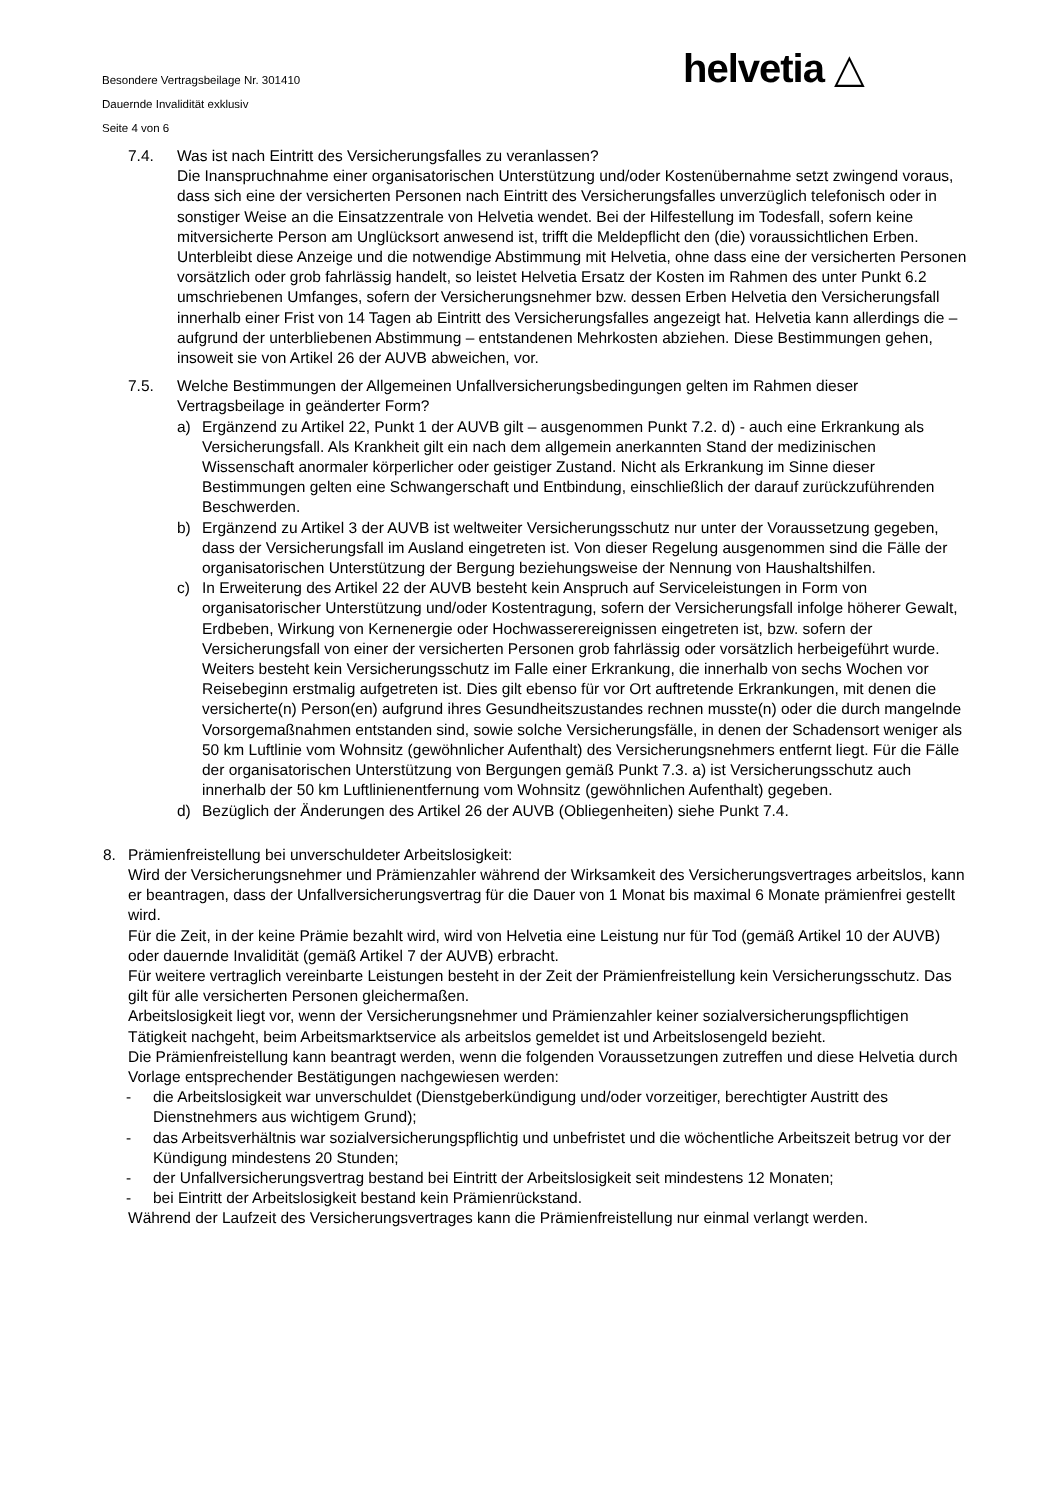Besondere Vertragsbeilage Nr. 301410
Dauernde Invalidität exklusiv
Seite 4 von 6
helvetia △
7.4. Was ist nach Eintritt des Versicherungsfalles zu veranlassen?
Die Inanspruchnahme einer organisatorischen Unterstützung und/oder Kostenübernahme setzt zwingend voraus, dass sich eine der versicherten Personen nach Eintritt des Versicherungsfalles unverzüglich telefonisch oder in sonstiger Weise an die Einsatzzentrale von Helvetia wendet. Bei der Hilfestellung im Todesfall, sofern keine mitversicherte Person am Unglücksort anwesend ist, trifft die Meldepflicht den (die) voraussichtlichen Erben. Unterbleibt diese Anzeige und die notwendige Abstimmung mit Helvetia, ohne dass eine der versicherten Personen vorsätzlich oder grob fahrlässig handelt, so leistet Helvetia Ersatz der Kosten im Rahmen des unter Punkt 6.2 umschriebenen Umfanges, sofern der Versicherungsnehmer bzw. dessen Erben Helvetia den Versicherungsfall innerhalb einer Frist von 14 Tagen ab Eintritt des Versicherungsfalles angezeigt hat. Helvetia kann allerdings die – aufgrund der unterbliebenen Abstimmung – entstandenen Mehrkosten abziehen. Diese Bestimmungen gehen, insoweit sie von Artikel 26 der AUVB abweichen, vor.
7.5. Welche Bestimmungen der Allgemeinen Unfallversicherungsbedingungen gelten im Rahmen dieser Vertragsbeilage in geänderter Form?
a) Ergänzend zu Artikel 22, Punkt 1 der AUVB gilt – ausgenommen Punkt 7.2. d) - auch eine Erkrankung als Versicherungsfall. Als Krankheit gilt ein nach dem allgemein anerkannten Stand der medizinischen Wissenschaft anormaler körperlicher oder geistiger Zustand. Nicht als Erkrankung im Sinne dieser Bestimmungen gelten eine Schwangerschaft und Entbindung, einschließlich der darauf zurückzuführenden Beschwerden.
b) Ergänzend zu Artikel 3 der AUVB ist weltweiter Versicherungsschutz nur unter der Voraussetzung gegeben, dass der Versicherungsfall im Ausland eingetreten ist. Von dieser Regelung ausgenommen sind die Fälle der organisatorischen Unterstützung der Bergung beziehungsweise der Nennung von Haushaltshilfen.
c) In Erweiterung des Artikel 22 der AUVB besteht kein Anspruch auf Serviceleistungen in Form von organisatorischer Unterstützung und/oder Kostentragung, sofern der Versicherungsfall infolge höherer Gewalt, Erdbeben, Wirkung von Kernenergie oder Hochwasserereignissen eingetreten ist, bzw. sofern der Versicherungsfall von einer der versicherten Personen grob fahrlässig oder vorsätzlich herbeigeführt wurde. Weiters besteht kein Versicherungsschutz im Falle einer Erkrankung, die innerhalb von sechs Wochen vor Reisebeginn erstmalig aufgetreten ist. Dies gilt ebenso für vor Ort auftretende Erkrankungen, mit denen die versicherte(n) Person(en) aufgrund ihres Gesundheitszustandes rechnen musste(n) oder die durch mangelnde Vorsorgemaßnahmen entstanden sind, sowie solche Versicherungsfälle, in denen der Schadensort weniger als 50 km Luftlinie vom Wohnsitz (gewöhnlicher Aufenthalt) des Versicherungsnehmers entfernt liegt. Für die Fälle der organisatorischen Unterstützung von Bergungen gemäß Punkt 7.3. a) ist Versicherungsschutz auch innerhalb der 50 km Luftlinienentfernung vom Wohnsitz (gewöhnlichen Aufenthalt) gegeben.
d) Bezüglich der Änderungen des Artikel 26 der AUVB (Obliegenheiten) siehe Punkt 7.4.
8. Prämienfreistellung bei unverschuldeter Arbeitslosigkeit:
Wird der Versicherungsnehmer und Prämienzahler während der Wirksamkeit des Versicherungsvertrages arbeitslos, kann er beantragen, dass der Unfallversicherungsvertrag für die Dauer von 1 Monat bis maximal 6 Monate prämienfrei gestellt wird.
Für die Zeit, in der keine Prämie bezahlt wird, wird von Helvetia eine Leistung nur für Tod (gemäß Artikel 10 der AUVB) oder dauernde Invalidität (gemäß Artikel 7 der AUVB) erbracht.
Für weitere vertraglich vereinbarte Leistungen besteht in der Zeit der Prämienfreistellung kein Versicherungsschutz. Das gilt für alle versicherten Personen gleichermaßen.
Arbeitslosigkeit liegt vor, wenn der Versicherungsnehmer und Prämienzahler keiner sozialversicherungspflichtigen Tätigkeit nachgeht, beim Arbeitsmarktservice als arbeitslos gemeldet ist und Arbeitslosengeld bezieht.
Die Prämienfreistellung kann beantragt werden, wenn die folgenden Voraussetzungen zutreffen und diese Helvetia durch Vorlage entsprechender Bestätigungen nachgewiesen werden:
- die Arbeitslosigkeit war unverschuldet (Dienstgeberkündigung und/oder vorzeitiger, berechtigter Austritt des Dienstnehmers aus wichtigem Grund);
- das Arbeitsverhältnis war sozialversicherungspflichtig und unbefristet und die wöchentliche Arbeitszeit betrug vor der Kündigung mindestens 20 Stunden;
- der Unfallversicherungsvertrag bestand bei Eintritt der Arbeitslosigkeit seit mindestens 12 Monaten;
- bei Eintritt der Arbeitslosigkeit bestand kein Prämienrückstand.
Während der Laufzeit des Versicherungsvertrages kann die Prämienfreistellung nur einmal verlangt werden.